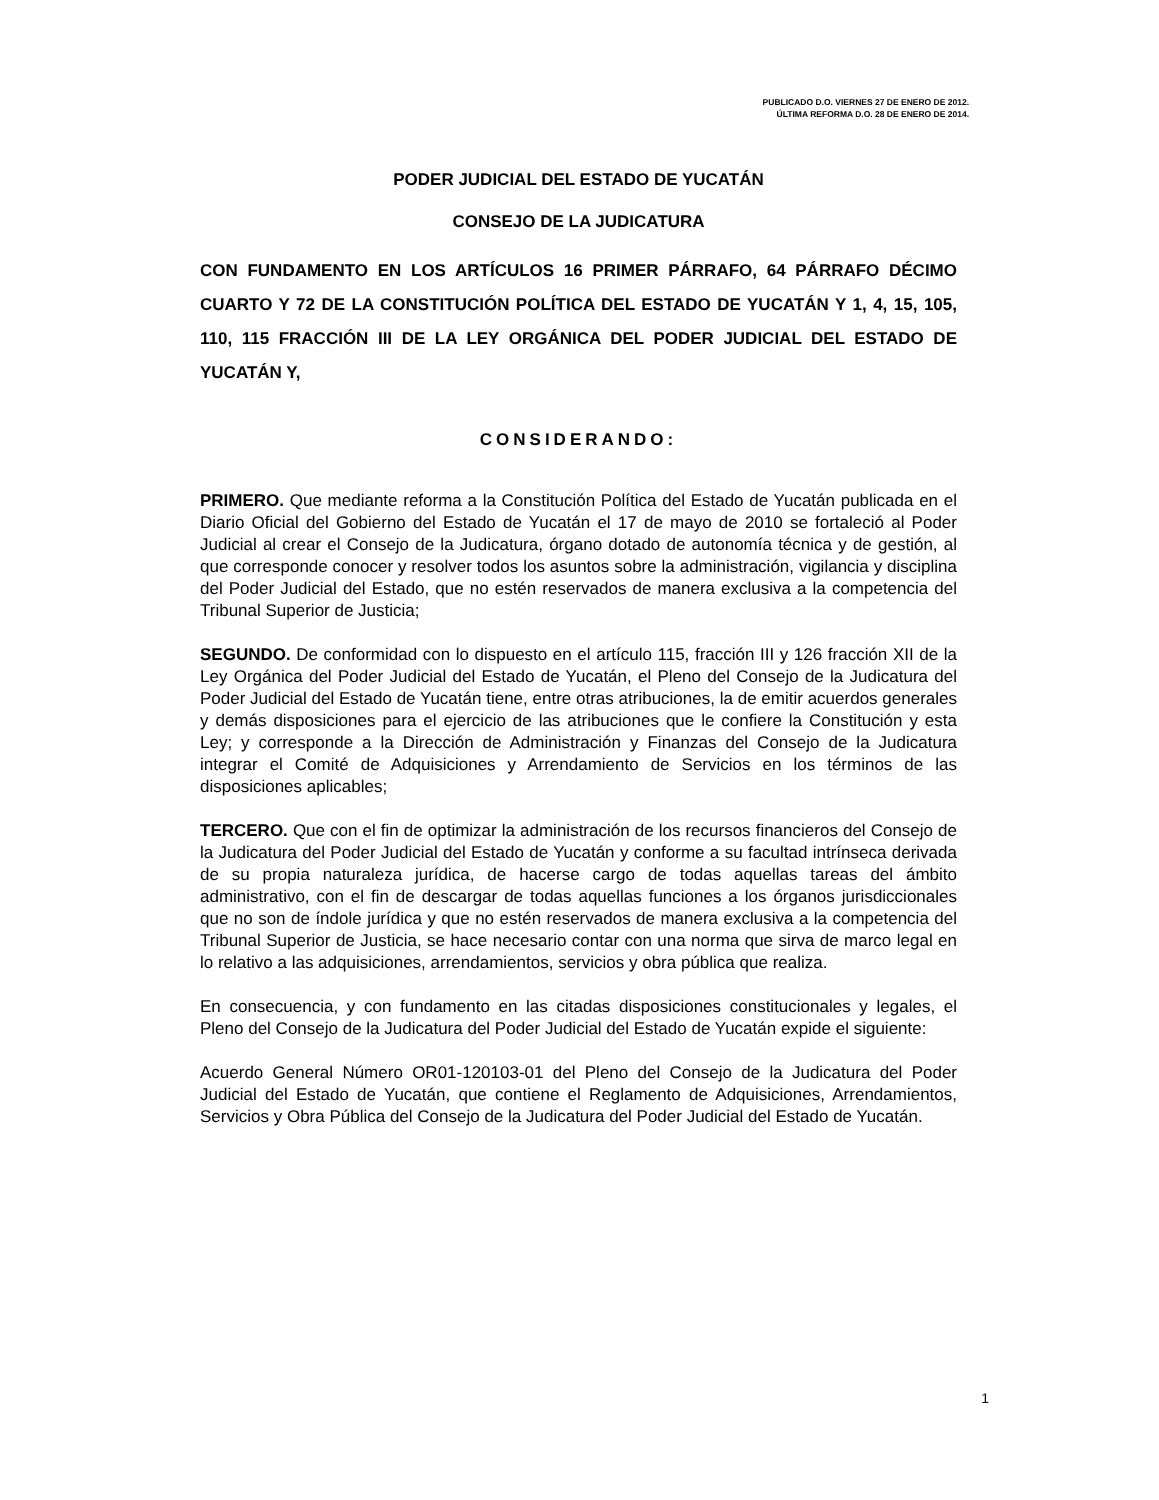PUBLICADO D.O. VIERNES 27 DE ENERO DE 2012.
ÚLTIMA REFORMA D.O. 28 DE ENERO DE 2014.
PODER JUDICIAL DEL ESTADO DE YUCATÁN
CONSEJO DE LA JUDICATURA
CON FUNDAMENTO EN LOS ARTÍCULOS 16 PRIMER PÁRRAFO, 64 PÁRRAFO DÉCIMO CUARTO Y 72 DE LA CONSTITUCIÓN POLÍTICA DEL ESTADO DE YUCATÁN Y 1, 4, 15, 105, 110, 115 FRACCIÓN III DE LA LEY ORGÁNICA DEL PODER JUDICIAL DEL ESTADO DE YUCATÁN Y,
CONSIDERANDO:
PRIMERO. Que mediante reforma a la Constitución Política del Estado de Yucatán publicada en el Diario Oficial del Gobierno del Estado de Yucatán el 17 de mayo de 2010 se fortaleció al Poder Judicial al crear el Consejo de la Judicatura, órgano dotado de autonomía técnica y de gestión, al que corresponde conocer y resolver todos los asuntos sobre la administración, vigilancia y disciplina del Poder Judicial del Estado, que no estén reservados de manera exclusiva a la competencia del Tribunal Superior de Justicia;
SEGUNDO. De conformidad con lo dispuesto en el artículo 115, fracción III y 126 fracción XII de la Ley Orgánica del Poder Judicial del Estado de Yucatán, el Pleno del Consejo de la Judicatura del Poder Judicial del Estado de Yucatán tiene, entre otras atribuciones, la de emitir acuerdos generales y demás disposiciones para el ejercicio de las atribuciones que le confiere la Constitución y esta Ley; y corresponde a la Dirección de Administración y Finanzas del Consejo de la Judicatura integrar el Comité de Adquisiciones y Arrendamiento de Servicios en los términos de las disposiciones aplicables;
TERCERO. Que con el fin de optimizar la administración de los recursos financieros del Consejo de la Judicatura del Poder Judicial del Estado de Yucatán y conforme a su facultad intrínseca derivada de su propia naturaleza jurídica, de hacerse cargo de todas aquellas tareas del ámbito administrativo, con el fin de descargar de todas aquellas funciones a los órganos jurisdiccionales que no son de índole jurídica y que no estén reservados de manera exclusiva a la competencia del Tribunal Superior de Justicia, se hace necesario contar con una norma que sirva de marco legal en lo relativo a las adquisiciones, arrendamientos, servicios y obra pública que realiza.
En consecuencia, y con fundamento en las citadas disposiciones constitucionales y legales, el Pleno del Consejo de la Judicatura del Poder Judicial del Estado de Yucatán expide el siguiente:
Acuerdo General Número OR01-120103-01 del Pleno del Consejo de la Judicatura del Poder Judicial del Estado de Yucatán, que contiene el Reglamento de Adquisiciones, Arrendamientos, Servicios y Obra Pública del Consejo de la Judicatura del Poder Judicial del Estado de Yucatán.
1